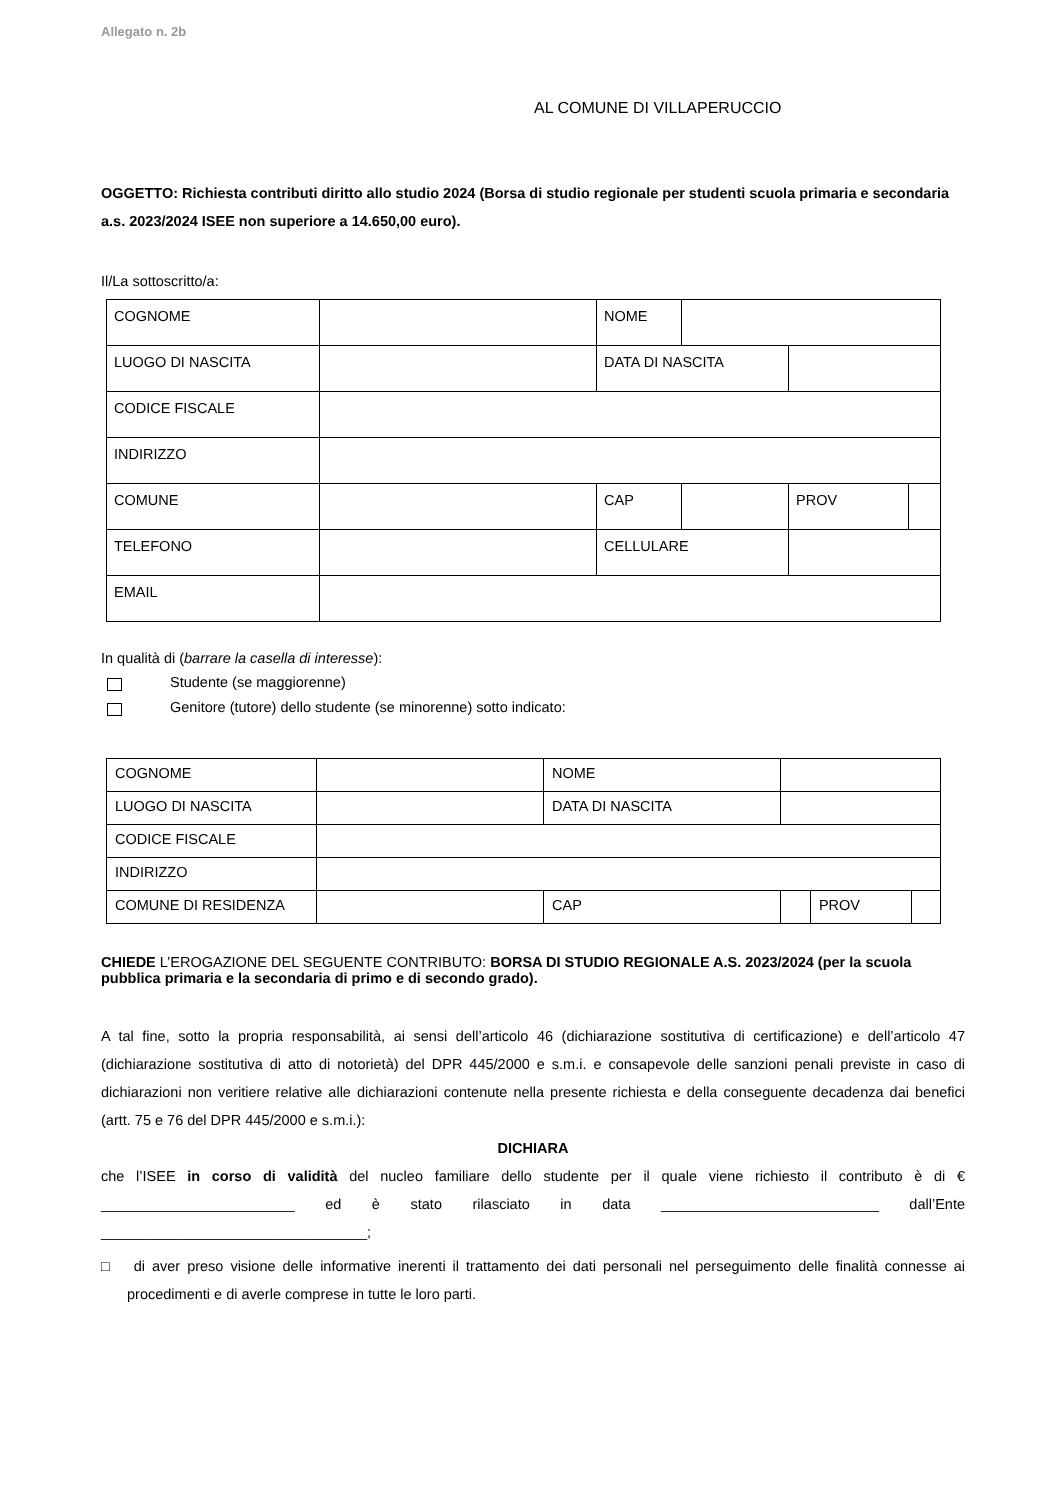Allegato n. 2b
AL COMUNE DI VILLAPERUCCIO
OGGETTO: Richiesta contributi diritto allo studio 2024 (Borsa di studio regionale per studenti scuola primaria e secondaria a.s. 2023/2024 ISEE non superiore a 14.650,00 euro).
Il/La sottoscritto/a:
| COGNOME | | NOME | | | | |
| LUOGO DI NASCITA | | DATA DI NASCITA | | | | |
| CODICE FISCALE | | | | | | |
| INDIRIZZO | | | | | | |
| COMUNE | | CAP | | | PROV | |
| TELEFONO | | CELLULARE | | | | |
| EMAIL | | | | | | |
In qualità di (barrare la casella di interesse):
Studente (se maggiorenne)
Genitore (tutore) dello studente (se minorenne) sotto indicato:
| COGNOME | | NOME | | | |
| LUOGO DI NASCITA | | DATA DI NASCITA | | | |
| CODICE FISCALE | | | | | |
| INDIRIZZO | | | | | |
| COMUNE DI RESIDENZA | | CAP | | PROV | |
CHIEDE L’EROGAZIONE DEL SEGUENTE CONTRIBUTO: BORSA DI STUDIO REGIONALE A.S. 2023/2024 (per la scuola pubblica primaria e la secondaria di primo e di secondo grado).
A tal fine, sotto la propria responsabilità, ai sensi dell’articolo 46 (dichiarazione sostitutiva di certificazione) e dell’articolo 47 (dichiarazione sostitutiva di atto di notorietà) del DPR 445/2000 e s.m.i. e consapevole delle sanzioni penali previste in caso di dichiarazioni non veritiere relative alle dichiarazioni contenute nella presente richiesta e della conseguente decadenza dai benefici (artt. 75 e 76 del DPR 445/2000 e s.m.i.):
DICHIARA
che l’ISEE in corso di validità del nucleo familiare dello studente per il quale viene richiesto il contributo è di € ________________________ ed è stato rilasciato in data ___________________________ dall’Ente _________________________________;
□ di aver preso visione delle informative inerenti il trattamento dei dati personali nel perseguimento delle finalità connesse ai procedimenti e di averle comprese in tutte le loro parti.